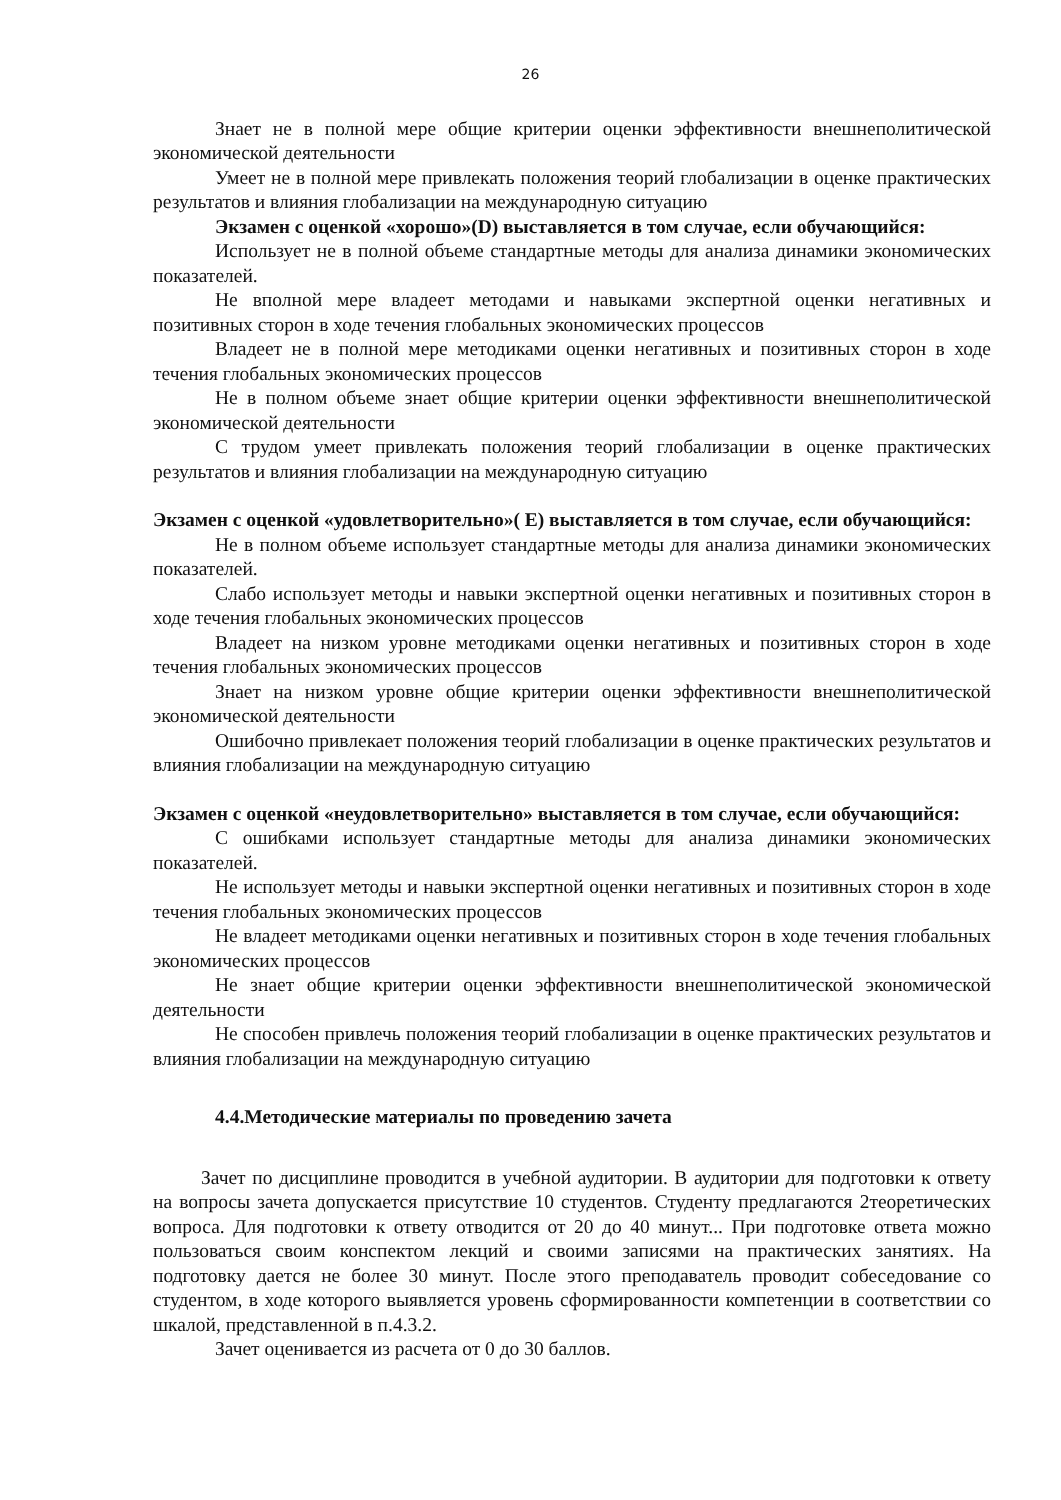26
Знает не в полной мере общие критерии оценки эффективности внешнеполитической экономической деятельности
Умеет не в полной мере привлекать положения теорий глобализации в оценке практических результатов и влияния глобализации на международную ситуацию
Экзамен с оценкой «хорошо»(D) выставляется в том случае, если обучающийся:
Использует не в полной объеме стандартные методы для анализа динамики экономических показателей.
Не вполной мере владеет методами и навыками экспертной оценки негативных и позитивных сторон в ходе течения глобальных экономических процессов
Владеет не в полной мере методиками оценки негативных и позитивных сторон в ходе течения глобальных экономических процессов
Не в полном объеме знает общие критерии оценки эффективности внешнеполитической экономической деятельности
С трудом умеет привлекать положения теорий глобализации в оценке практических результатов и влияния глобализации на международную ситуацию
Экзамен с оценкой «удовлетворительно»( E) выставляется в том случае, если обучающийся:
Не в полном объеме использует стандартные методы для анализа динамики экономических показателей.
Слабо использует методы и навыки экспертной оценки негативных и позитивных сторон в ходе течения глобальных экономических процессов
Владеет на низком уровне методиками оценки негативных и позитивных сторон в ходе течения глобальных экономических процессов
Знает на низком уровне общие критерии оценки эффективности внешнеполитической экономической деятельности
Ошибочно привлекает положения теорий глобализации в оценке практических результатов и влияния глобализации на международную ситуацию
Экзамен с оценкой «неудовлетворительно» выставляется в том случае, если обучающийся:
С ошибками использует стандартные методы для анализа динамики экономических показателей.
Не использует методы и навыки экспертной оценки негативных и позитивных сторон в ходе течения глобальных экономических процессов
Не владеет методиками оценки негативных и позитивных сторон в ходе течения глобальных экономических процессов
Не знает общие критерии оценки эффективности внешнеполитической экономической деятельности
Не способен привлечь положения теорий глобализации в оценке практических результатов и влияния глобализации на международную ситуацию
4.4.Методические материалы по проведению зачета
Зачет по дисциплине проводится в учебной аудитории. В аудитории для подготовки к ответу на вопросы зачета допускается присутствие 10 студентов. Студенту предлагаются 2теоретических вопроса. Для подготовки к ответу отводится от 20 до 40 минут... При подготовке ответа можно пользоваться своим конспектом лекций и своими записями на практических занятиях. На подготовку дается не более 30 минут. После этого преподаватель проводит собеседование со студентом, в ходе которого выявляется уровень сформированности компетенции в соответствии со шкалой, представленной в п.4.3.2.
Зачет оценивается из расчета от 0 до 30 баллов.